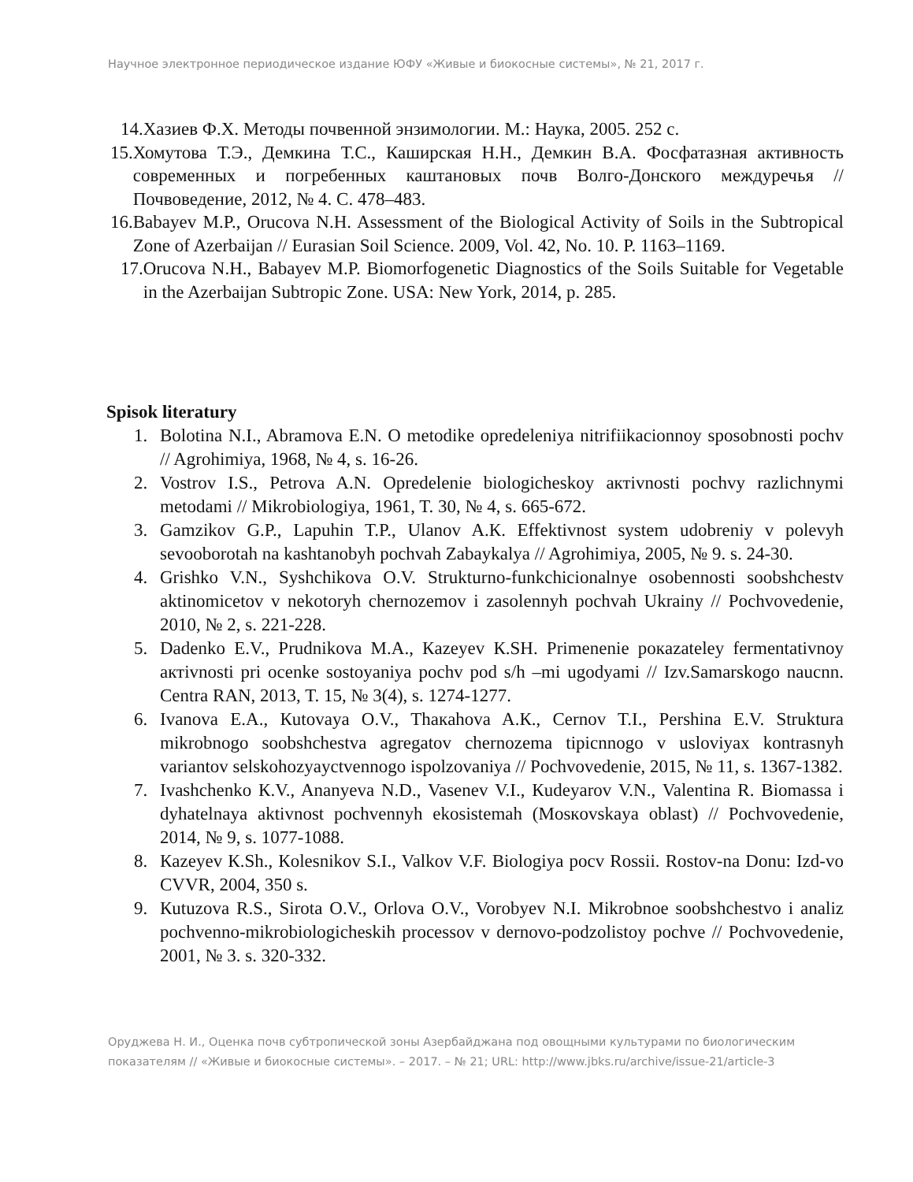Научное электронное периодическое издание ЮФУ «Живые и биокосные системы», № 21, 2017 г.
14. Хазиев Ф.Х. Методы почвенной энзимологии. М.: Наука, 2005. 252 с.
15. Хомутова Т.Э., Демкина Т.С., Каширская Н.Н., Демкин В.А. Фосфатазная активность современных и погребенных каштановых почв Волго-Донского междуречья // Почвоведение, 2012, № 4. С. 478–483.
16. Babayev M.P., Orucova N.H. Assessment of the Biological Activity of Soils in the Subtropical Zone of Azerbaijan // Eurasian Soil Science. 2009, Vol. 42, No. 10. P. 1163–1169.
17. Orucova N.H., Babayev M.P. Biomorfogenetic Diagnostics of the Soils Suitable for Vegetable in the Azerbaijan Subtropic Zone. USA: New York, 2014, p. 285.
Spisok literatury
1. Bolotina N.I., Abramova E.N. O metodike opredeleniya nitrifiikacionnoy sposobnosti pochv // Agrohimiya, 1968, № 4, s. 16-26.
2. Vostrov I.S., Petrova A.N. Opredelenie biologicheskoy aктivnosti pochvy razlichnymi metodami // Mikrobiologiya, 1961, T. 30, № 4, s. 665-672.
3. Gamzikov G.P., Lapuhin T.P., Ulanov A.К. Effektivnost system udobreniy v polevyh sevooborotah na kashtanobyh pochvah Zabaykalya // Agrohimiya, 2005, № 9. s. 24-30.
4. Grishko V.N., Syshchikova O.V. Strukturno-funkchicionalnye osobennosti soobshchestv aktinomicetov v nekotoryh chernozemov i zasolennyh pochvah Ukrainy // Pochvovedenie, 2010, № 2, s. 221-228.
5. Dadenko E.V., Prudnikova M.A., Кazeyev К.SH. Primenenie pокazateley fermentativnoy aктivnosti pri ocenke sostoyaniya pochv pod s/h –mi ugodyami // Izv.Samarskogo naucnn. Centra RAN, 2013, T. 15, № 3(4), s. 1274-1277.
6. Ivanova E.A., Кutovaya O.V., Thaкahova A.К., Cernov T.I., Pershina E.V. Struktura mikrobnogo soobshchestva agregatov chernozema tipicnnogo v usloviyax kontrasnyh variantov selskohozyayctvennogo ispolzovaniya // Pochvovedenie, 2015, № 11, s. 1367-1382.
7. Ivashchenko К.V., Ananyeva N.D., Vasenev V.I., Кudeyarov V.N., Valentina R. Biomassa i dyhatelnaya aktivnost pochvennyh ekosistemah (Mosкovskaya oblast) // Pochvovedenie, 2014, № 9, s. 1077-1088.
8. Кazeyev К.Sh., Кolesnikov S.I., Valkov V.F. Biologiya pocv Rossii. Rostov-na Donu: Izd-vo CVVR, 2004, 350 s.
9. Кutuzova R.S., Sirota O.V., Orlova O.V., Vorobyev N.I. Mikrobnoe soobshchestvo i analiz pochvenno-mikrobiologicheskih processov v dernovo-podzolistoy pochve // Pochvovedenie, 2001, № 3. s. 320-332.
Оруджева Н. И., Оценка почв субтропической зоны Азербайджана под овощными культурами по биологическим показателям // «Живые и биокосные системы». – 2017. – № 21; URL: http://www.jbks.ru/archive/issue-21/article-3